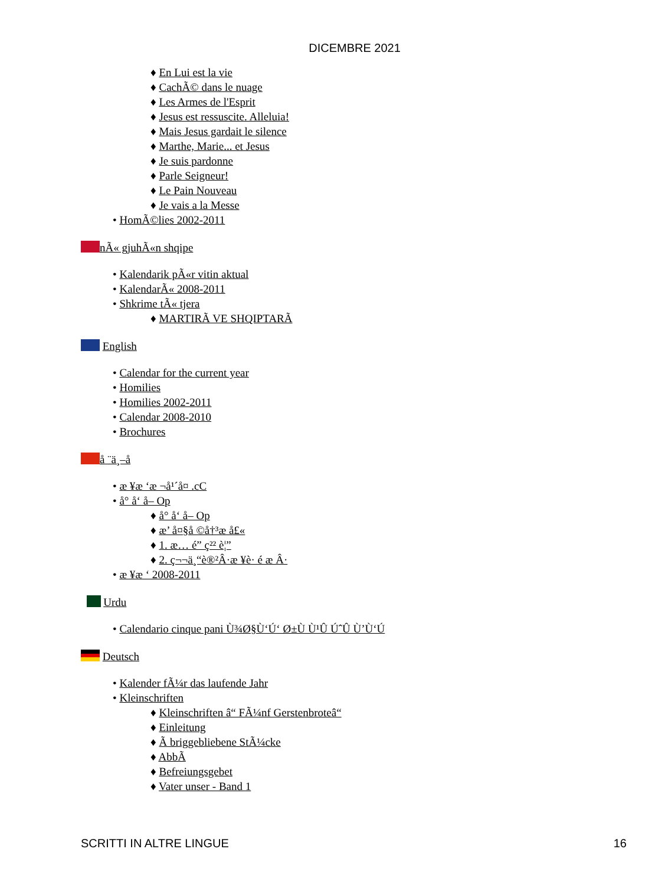DICEMBRE 2021
♦ En Lui est la vie
♦ CachÃ© dans le nuage
♦ Les Armes de l'Esprit
♦ Jesus est ressuscite. Alleluia!
♦ Mais Jesus gardait le silence
♦ Marthe, Marie... et Jesus
♦ Je suis pardonne
♦ Parle Seigneur!
♦ Le Pain Nouveau
♦ Je vais a la Messe
• HomÃ©lies 2002-2011
nÃ« gjuhÃ«n shqipe
• Kalendarik pÃ«r vitin aktual
• KalendarÃ« 2008-2011
• Shkrime tÃ« tjera
♦ MARTIRÃ VE SHQIPTARÃ
English
• Calendar for the current year
• Homilies
• Homilies 2002-2011
• Calendar 2008-2010
• Brochures
å ¨ä¸–å
• æ ¥æ ‘æ ¬å¹´å¤ .cC
• å° å‘ å– Op
♦ å° å‘ å– Op
♦ æ’ å¤§å ©å†³æ å£«
♦ 1. æ… é” ç²² è¦”
♦ 2. ç¬¬ä¸“è®²Â·æ ¥è· é æ Â·
• æ ¥æ ‘ 2008-2011
Urdu
• Calendario cinque pani Ù¾Ø§Ù‘Ú‘ Ø±Ù Ù¹Û ÚˆÛ Ù’Ù‘Ú
Deutsch
• Kalender fÃ¼r das laufende Jahr
• Kleinschriften
♦ Kleinschriften â“ FÃ¼nf Gerstenbroteâ“
♦ Einleitung
♦ Ã briggebliebene StÃ¼cke
♦ AbbÃ
♦ Befreiungsgebet
♦ Vater unser - Band 1
SCRITTI IN ALTRE LINGUE 16